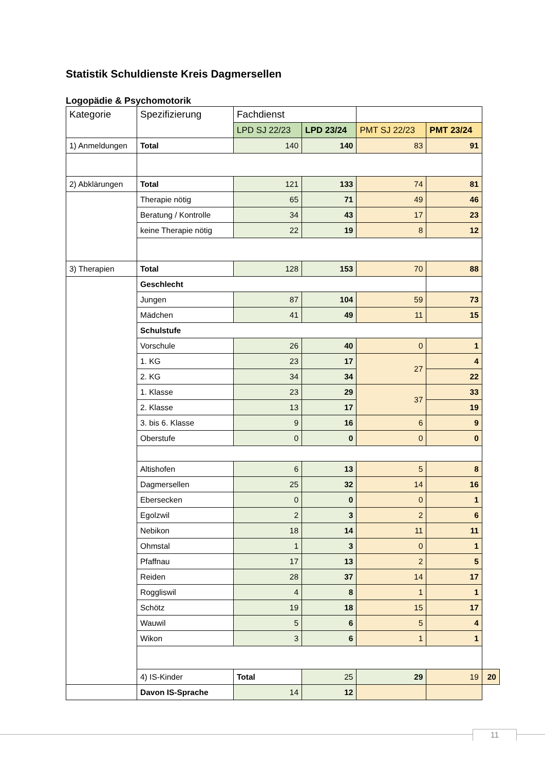Statistik Schuldienste Kreis Dagmersellen
Logopädie & Psychomotorik
| Kategorie | Spezifizierung | Fachdienst | | | | |
| --- | --- | --- | --- | --- | --- | --- |
| | | LPD SJ 22/23 | LPD 23/24 | PMT SJ 22/23 | PMT 23/24 | |
| 1) Anmeldungen | Total | 140 | 140 | 83 | 91 | |
| 2) Abklärungen | Total | 121 | 133 | 74 | 81 | |
| | Therapie nötig | 65 | 71 | 49 | 46 | |
| | Beratung / Kontrolle | 34 | 43 | 17 | 23 | |
| | keine Therapie nötig | 22 | 19 | 8 | 12 | |
| 3) Therapien | Total | 128 | 153 | 70 | 88 | |
| | Geschlecht | | | | | |
| | Jungen | 87 | 104 | 59 | 73 | |
| | Mädchen | 41 | 49 | 11 | 15 | |
| | Schulstufe | | | | | |
| | Vorschule | 26 | 40 | 0 | 1 | |
| | 1. KG | 23 | 17 | 27 | 4 | |
| | 2. KG | 34 | 34 | | 22 | |
| | 1. Klasse | 23 | 29 | 37 | 33 | |
| | 2. Klasse | 13 | 17 | | 19 | |
| | 3. bis 6. Klasse | 9 | 16 | 6 | 9 | |
| | Oberstufe | 0 | 0 | 0 | 0 | |
| | Altishofen | 6 | 13 | 5 | 8 | |
| | Dagmersellen | 25 | 32 | 14 | 16 | |
| | Ebersecken | 0 | 0 | 0 | 1 | |
| | Egolzwil | 2 | 3 | 2 | 6 | |
| | Nebikon | 18 | 14 | 11 | 11 | |
| | Ohmstal | 1 | 3 | 0 | 1 | |
| | Pfaffnau | 17 | 13 | 2 | 5 | |
| | Reiden | 28 | 37 | 14 | 17 | |
| | Roggliswil | 4 | 8 | 1 | 1 | |
| | Schötz | 19 | 18 | 15 | 17 | |
| | Wauwil | 5 | 6 | 5 | 4 | |
| | Wikon | 3 | 6 | 1 | 1 | |
| | 4) IS-Kinder | Total | 25 | 29 | 19 | 20 |
| | Davon IS-Sprache | 14 | 12 | | | |
11